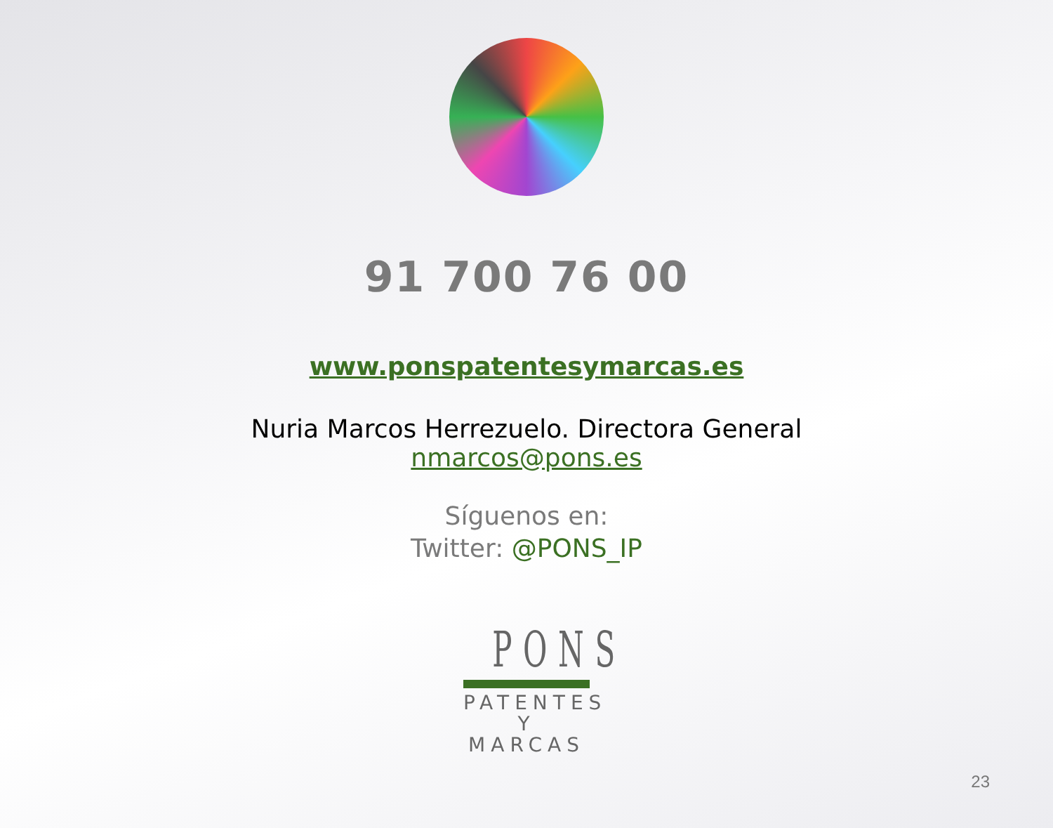91 700 76 00
www.ponspatentesymarcas.es
Nuria Marcos Herrezuelo. Directora General
nmarcos@pons.es
Síguenos en:
Twitter: @PONS_IP
PONS
PATENTES
Y MARCAS
23